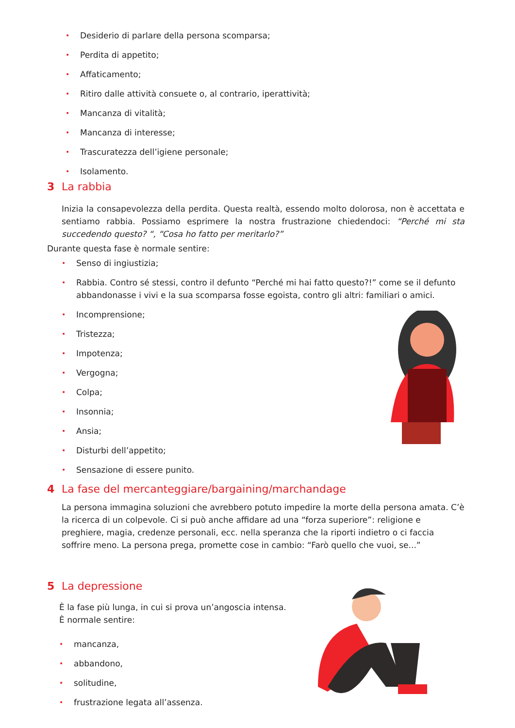• Desiderio di parlare della persona scomparsa;
• Perdita di appetito;
• Affaticamento;
• Ritiro dalle attività consuete o, al contrario, iperattività;
• Mancanza di vitalità;
• Mancanza di interesse;
• Trascuratezza dell’igiene personale;
• Isolamento.
3 La rabbia
Inizia la consapevolezza della perdita. Questa realtà, essendo molto dolorosa, non è accettata e sentiamo rabbia. Possiamo esprimere la nostra frustrazione chiedendoci: “Perché mi sta succedendo questo? “, “Cosa ho fatto per meritarlo?”
Durante questa fase è normale sentire:
• Senso di ingiustizia;
• Rabbia. Contro sé stessi, contro il defunto “Perché mi hai fatto questo?!” come se il defunto abbandonasse i vivi e la sua scomparsa fosse egoista, contro gli altri: familiari o amici.
• Incomprensione;
• Tristezza;
• Impotenza;
• Vergogna;
• Colpa;
• Insonnia;
• Ansia;
• Disturbi dell’appetito;
• Sensazione di essere punito.
4 La fase del mercanteggiare/bargaining/marchandage
La persona immagina soluzioni che avrebbero potuto impedire la morte della persona amata. C’è la ricerca di un colpevole. Ci si può anche affidare ad una “forza superiore”: religione e preghiere, magia, credenze personali, ecc. nella speranza che la riporti indietro o ci faccia soffrire meno. La persona prega, promette cose in cambio: “Farò quello che vuoi, se...”
5 La depressione
È la fase più lunga, in cui si prova un’angoscia intensa.
È normale sentire:
• mancanza,
• abbandono,
• solitudine,
• frustrazione legata all’assenza.